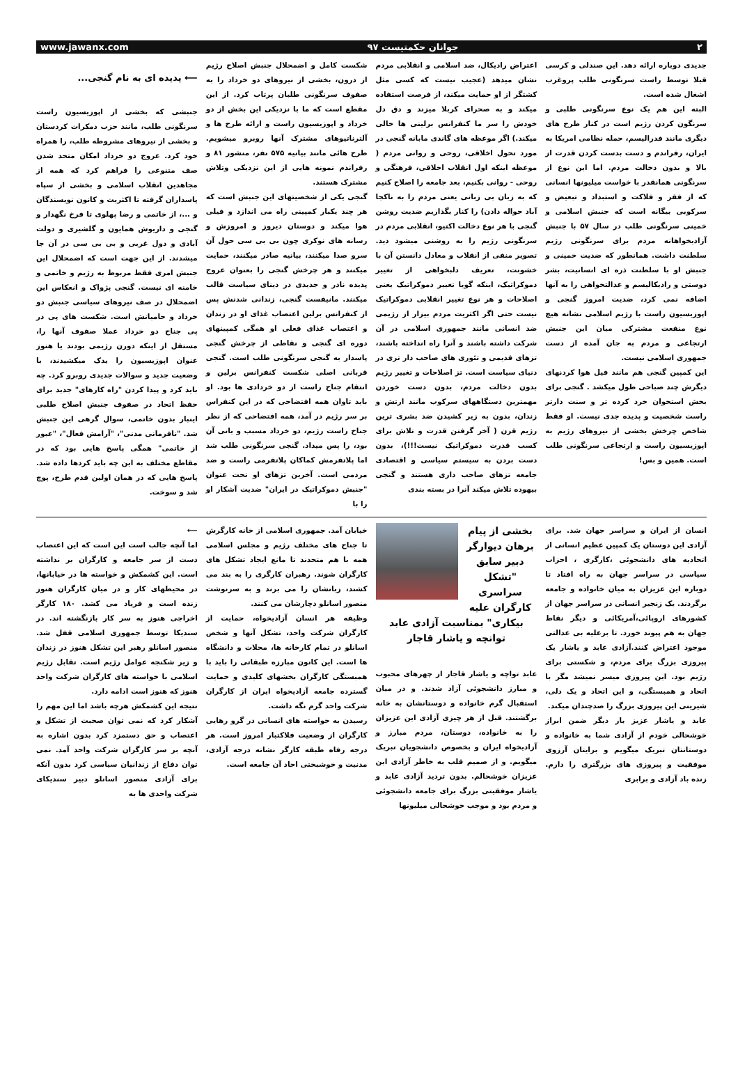www.jawanx.com جوانان حکمتیست ۹۷ ۲
⟵ پدیده ای به نام گنجی...
جنبشی که بخشی از اپوزیسیون راست سرنگونی طلب، مانند حزب دمکرات کردستان و بخشی از نیروهای مشروطه طلب، را همراه خود کرد. عروج دو خرداد امکان متحد شدن صف متنوعی را فراهم کرد که همه از مجاهدین انقلاب اسلامی و بخشی از سپاه پاسداران گرفته تا اکثریت و کانون نویسندگان و ...، از خاتمی و رضا پهلوی تا فرخ نگهدار و گنجی و داریوش همایون و گلشیری و دولت آبادی و دول غربی و بی بی سی در آن جا میشدند. از این جهت است که اضمحلال این جنبش امری فقط مربوط به رژیم و خاتمی و خامنه ای نیست. گنجی پژواک و انعکاس این اضمحلال در صف نیروهای سیاسی جنبش دو خرداد و حامیانش است. شکست های پی در پی جناح دو خرداد عملا صفوف آنها را، مستقل از اینکه دورن رژیمی بودند یا هنوز عنوان اپوزیسیون را یدک میکشیدند، با وضعیت جدید و سوالات جدیدی روبرو کرد. چه باید کرد و پیدا کردن "راه کارهای" جدید برای حفظ اتحاد در صفوف جنبش اصلاح طلبی اینبار بدون خاتمی، سوال گرهی این جنبش شد. "نافرمانی مدنی"، "آرامش فعال"، "عبور از خاتمی" همگی پاسخ هایی بود که در مقاطع مختلف به این چه باید کردها داده شد. پاسخ هایی که در همان اولین قدم طرح، پوچ شد و سوخت.
شکست کامل و اضمحلال جنبش اصلاح رژیم از درون، بخشی از نیروهای دو خرداد را به صفوف سرنگونی طلبان پرتاب کرد. از این مقطع است که ما با نزدیکی این بخش از دو خرداد و اپوزیسیون راست و ارائه طرح ها و آلترناتیوهای مشترک آنها روبرو میشویم. طرح هائی مانند بیانیه ۵۷۵ نفر، منشور ۸۱ و رفراندم نمونه هایی از این نزدیکی وتلاش مشترک هستند.
گنجی یکی از شخصیتهای این جنبش است که هر چند یکبار کمپینی راه می اندازد و فیلی هوا میکند و دوستان دیروز و امروزش و رسانه های نوکری چون بی بی سی حول آن سرو صدا میکنند، بیانیه صادر میکنند، حمایت میکنند و هر چرخش گنجی را بعنوان عروج پدیده نادر و جدیدی در دینای سیاست قالب میکنند. مانیفست گنجی، زندانی شدنش پس از کنفرانس برلین اعتصاب غذای او در زندان و اعتصاب غذای فعلی او همگی کمپینهای دوره ای گنجی و نقاطی از چرخش گنجی پاسدار به گنجی سرنگونی طلب است. گنجی قربانی اصلی شکست کنفرانس برلین و انتقام جناح راست از دو خردادی ها بود. او باید تاوان همه افتضاحی که در این کنفراس بر سر رژیم در آمد، همه افتضاحی که از نظر جناح راست رژیم، دو خرداد مسبب و بانی آن بود، را پس میداد. گنجی سرنگونی طلب شد اما پلاتفرمش کماکان پلاتفرمی راست و ضد مردمی است. آخرین تزهای او تحت عنوان "جنبش دموکراتیک در ایران" ضدیت آشکار او را با
اعتراض رادیکال، ضد اسلامی و انقلابی مردم نشان میدهد (عجیب نیست که کسی مثل کشتگر از او حمایت میکند، از فرصت استفاده میکند و به صحرای کربلا میزند و دق دل خودش را سر ما کنفرانس برلینی ها خالی میکند.) اگر موعظه های گاندی مابانه گنجی در مورد تحول اخلاقی، روحی و روانی مردم ( موعظه اینکه اول انقلاب اخلاقی، فرهنگی و روحی - روانی بکنیم، بعد جامعه را اصلاح کنیم که به زبان بی زبانی یعنی مردم را به ناکجا آباد حواله دادن) را کنار بگذاریم ضدیت روشن گنجی با هر نوع دخالت اکتیو، انقلابی مردم در سرنگونی رژیم را به روشنی میشود دید. تصویر منفی از انقلاب و معادل دانستن آن با خشونت، تعریف دلبخواهی از تغییر دموکراتیک، اینکه گویا تغییر دموکراتیک یعنی اصلاحات و هر نوع تغییر انقلابی دموکراتیک نیست حتی اگر اکثریت مردم بیزار از رژیمی ضد انسانی مانند جمهوری اسلامی در آن شرکت داشته باشند و آنرا راه انداخته باشند، تزهای قدیمی و تئوری های صاحب دار تری در دنیای سیاست است. تز اصلاحات و تغییر رژیم بدون دخالت مردم، بدون دست خوردن مهمترین دستگاههای سرکوب مانند ارتش و زندان، بدون به زیر کشیدن ضد بشری ترین رژیم قرن ( آخر گرفتن قدرت و تلاش برای کسب قدرت دموکراتیک نیست!!!)، بدون دست بردن به سیستم سیاسی و اقتصادی جامعه تزهای صاحب داری هستند و گنجی بیهوده تلاش میکند آنرا در بسته بندی
جدیدی دوباره ارائه دهد. این صندلی و کرسی قبلا توسط راست سرنگونی طلب پروغرب اشغال شده است.
البته این هم یک نوع سرنگونی طلبی و سرنگون کردن رژیم است در کنار طرح های دیگری مانند فدرالیسم، حمله نظامی امریکا به ایران، رفراندم و دست بدست کردن قدرت از بالا و بدون دخالت مردم. اما این نوع از سرنگونی همانقدر با خواست میلیونها انسانی که از فقر و فلاکت و استبداد و تبعیض و سرکوبی بیگانه است که جنبش اسلامی و خمینی سرنگونی طلب در سال ۵۷ با جنبش آزادیخواهانه مردم برای سرنگونی رژیم سلطنت داشت. همانطور که ضدیت خمینی و جنبش او با سلطنت ذره ای انسانیت، بشر دوستی و رادیکالیسم و عدالتخواهی را به آنها اضافه نمی کرد، ضدیت امروز گنجی و اپوزیسیون راست با رژیم اسلامی نشانه هیچ نوع منفعت مشترکی میان این جنبش ارتجاعی و مردم به جان آمده از دست جمهوری اسلامی نیست.
این کمپین گنجی هم مانند فیل هوا کردنهای دیگرش چند صباحی طول میکشد . گنجی برای بخش استخوان خرد کرده تر و سنت دارتر راست شخصیت و پدیده جدی نیست. او فقط شاخص چرخش بخشی از نیروهای رژیم به اپوزیسیون راست و ارتجاعی سرنگونی طلب است. همین و بس!
⟵
اما آنچه جالب است این است که این اعتصاب دست از سر جامعه و کارگران بر نداشته است. این کشمکش و خواسته ها در خیابانها، در محیطهای کار و در میان کارگران هنوز زنده است و فریاد می کشد. ۱۸۰ کارگر اخراجی هنوز به سر کار بازنگشته اند. در سندیکا توسط جمهوری اسلامی قفل شد. منصور اسانلو رهبر این تشکل هنوز در زندان و زیر شکنجه عوامل رژیم است. تقابل رژیم اسلامی با خواسته های کارگران شرکت واحد هنوز که هنوز است ادامه دارد.
نتیجه این کشمکش هرچه باشد اما این مهم را آشکار کرد که نمی توان صحبت از تشکل و اعتصاب و حق دستمزد کرد بدون اشاره به آنچه بر سر کارگران شرکت واحد آمد. نمی توان دفاع از زندانیان سیاسی کرد بدون آنکه برای آزادی منصور اسانلو دبیر سندیکای شرکت واحدی ها به
خیابان آمد. جمهوری اسلامی از خانه کارگرش تا جناح های مختلف رژیم و مجلس اسلامی همه با هم متحدند تا مانع ایجاد تشکل های کارگران شوند. رهبران کارگری را به بند می کشند، زبانشان را می برند و به سرنوشت منصور اسانلو دچارشان می کنند.
وظیفه هر انسان آزادیخواه، حمایت از کارگران شرکت واحد، تشکل آنها و شخص اسانلو در تمام کارخانه ها، محلات و دانشگاه ها است. این کانون مبارزه طبقاتی را باید با همبستگی کارگران بخشهای کلیدی و حمایت گسترده جامعه آزادیخواه ایران از کارگران شرکت واحد گرم نگه داشت.
رسیدن به خواسته های انسانی در گرو رهایی کارگران از وضعیت فلاکتبار امروز است. هر درجه رفاه طبقه کارگر نشانه درجه آزادی، مدنیت و خوشبختی احاد آن جامعه است.
بخشی از پیام برهان دیوارگر دبیر سابق "تشکل سراسری کارگران علیه بیکاری" بمناسبت آزادی عابد توانچه و یاشار قاجار
عابد تواچه و یاشار قاجار از چهرهای محبوب و مبارز دانشجوئی آزاد شدند. و در میان استقبال گرم خانواده و دوستانشان به خانه برگشتند. قبل از هر چیزی آزادی این عزیزان را به خانواده، دوستان، مردم مبارز و آزادیخواه ایران و بخصوص دانشجویان تبریک میگویم. و از صمیم قلب به خاطر آزادی این عزیزان خوشحالم. بدون تردید آزادی عابد و یاشار موفقیتی بزرگ برای جامعه دانشجوئی و مردم بود و موجب خوشحالی میلیونها
انسان از ایران و سراسر جهان شد. برای آزادی این دوستان یک کمپین عظیم انسانی از اتحادیه های دانشجوئی ،کارگری ، احزاب سیاسی در سراسر جهان به راه افتاد تا دوباره این عزیزان به میان خانواده و جامعه برگردند. یک زنجیر انسانی در سراسر جهان از کشورهای اروپائی،آمریکائی و دیگر نقاط جهان به هم پیوند خورد. تا برعلیه بی عدالتی موجود اعتراض کنند.آزادی عابد و یاشار یک پیروزی بزرگ برای مردم، و شکستی برای رژیم بود. این پیروزی میسر نمیشد مگر با اتحاد و همبستگی، و این اتحاد و یک دلی، شیرینی این پیروزی بزرگ را صدچندان میکند.
عابد و یاشار عزیز بار دیگر ضمن ابراز خوشحالی خودم از آزادی شما به خانواده و دوستانتان تبریک میگویم و برایتان آرزوی موفقیت و پیروزی های بزرگتری را دارم. زنده باد آزادی و برابری